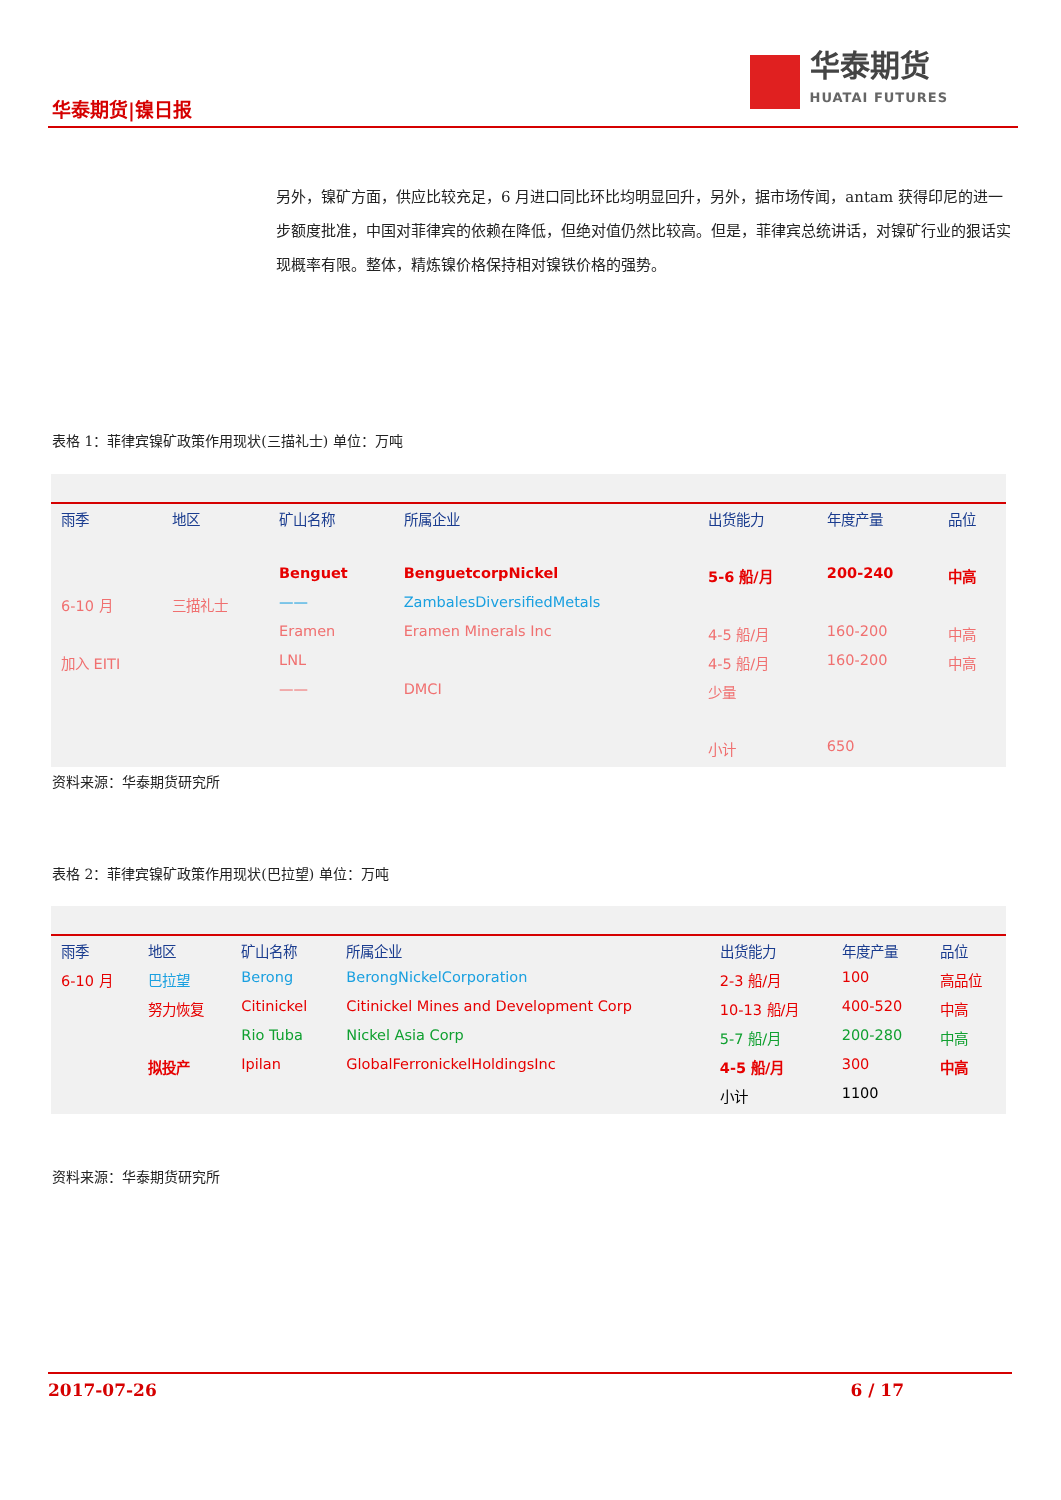华泰期货
HUATAI FUTURES
华泰期货|镍日报
另外，镍矿方面，供应比较充足，6 月进口同比环比均明显回升，另外，据市场传闻，antam 获得印尼的进一步额度批准，中国对菲律宾的依赖在降低，但绝对值仍然比较高。但是，菲律宾总统讲话，对镍矿行业的狠话实现概率有限。整体，精炼镍价格保持相对镍铁价格的强势。
表格 1：菲律宾镍矿政策作用现状(三描礼士) 单位：万吨
| 雨季 | 地区 | 矿山名称 | 所属企业 | 出货能力 | 年度产量 | 品位 |
| --- | --- | --- | --- | --- | --- | --- |
| | | Benguet | BenguetcorpNickel | 5-6 船/月 | 200-240 | 中高 |
| 6-10 月 | 三描礼士 | —— | ZambalesDiversifiedMetals | | | |
| | | Eramen | Eramen Minerals Inc | 4-5 船/月 | 160-200 | 中高 |
| 加入 EITI | | LNL | | 4-5 船/月 | 160-200 | 中高 |
| | | —— | DMCI | 少量 | | |
| | | | | 小计 | 650 | |
资料来源：华泰期货研究所
表格 2：菲律宾镍矿政策作用现状(巴拉望) 单位：万吨
| 雨季 | 地区 | 矿山名称 | 所属企业 | 出货能力 | 年度产量 | 品位 |
| --- | --- | --- | --- | --- | --- | --- |
| 6-10 月 | 巴拉望 | Berong | BerongNickelCorporation | 2-3 船/月 | 100 | 高品位 |
| | 努力恢复 | Citinickel | Citinickel Mines and Development Corp | 10-13 船/月 | 400-520 | 中高 |
| | | Rio Tuba | Nickel Asia Corp | 5-7 船/月 | 200-280 | 中高 |
| | 拟投产 | Ipilan | GlobalFerronickelHoldingsInc | 4-5 船/月 | 300 | 中高 |
| | | | | 小计 | 1100 | |
资料来源：华泰期货研究所
2017-07-26 6 / 17